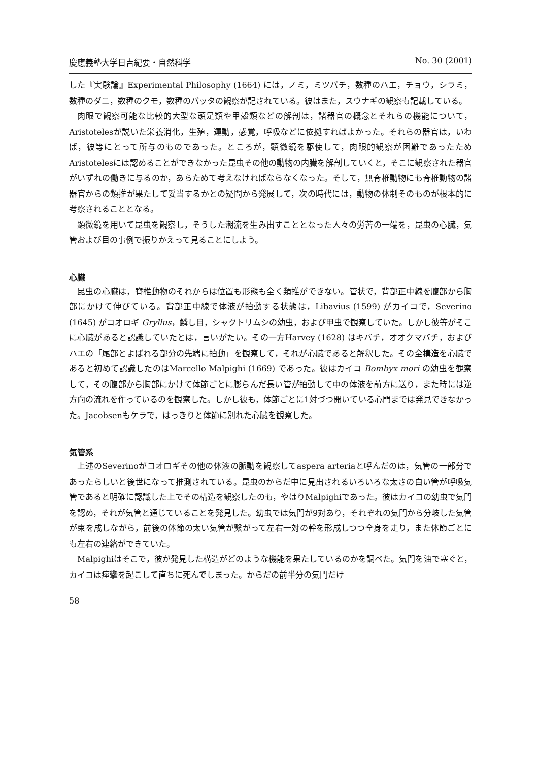慶應義塾大学日吉紀要・自然科学 No. 30 (2001)
した『実験論』Experimental Philosophy (1664) には，ノミ，ミツバチ，数種のハエ，チョウ，シラミ，数種のダニ，数種のクモ，数種のバッタの観察が記されている。彼はまた，スウナギの観察も記載している。
肉眼で観察可能な比較的大型な頭足類や甲殻類などの解剖は，諸器官の概念とそれらの機能について，Aristotelesが説いた栄養消化，生殖，運動，感覚，呼吸などに依拠すればよかった。それらの器官は，いわば，彼等にとって所与のものであった。ところが，顕微鏡を駆使して，肉眼的観察が困難であったためAristotelesには認めることができなかった昆虫その他の動物の内臓を解剖していくと，そこに観察された器官がいずれの働きに与るのか，あらためて考えなければならなくなった。そして，無脊椎動物にも脊椎動物の諸器官からの類推が果たして妥当するかとの疑問から発展して，次の時代には，動物の体制そのものが根本的に考察されることとなる。
顕微鏡を用いて昆虫を観察し，そうした潮流を生み出すこととなった人々の労苦の一端を，昆虫の心臓，気管および目の事例で振りかえって見ることにしよう。
心臓
昆虫の心臓は，脊椎動物のそれからは位置も形態も全く類推ができない。管状で，背部正中線を腹部から胸部にかけて伸びている。背部正中線で体液が拍動する状態は，Libavius (1599) がカイコで，Severino (1645) がコオロギ Gryllus，鱗し目，シャクトリムシの幼虫，および甲虫で観察していた。しかし彼等がそこに心臓があると認識していたとは，言いがたい。その一方Harvey (1628) はキバチ，オオクマバチ，およびハエの「尾部とよばれる部分の先端に拍動」を観察して，それが心臓であると解釈した。その全構造を心臓であると初めて認識したのはMarcello Malpighi (1669) であった。彼はカイコ Bombyx mori の幼虫を観察して，その腹部から胸部にかけて体節ごとに膨らんだ長い管が拍動して中の体液を前方に送り，また時には逆方向の流れを作っているのを観察した。しかし彼も，体節ごとに1対づつ開いている心門までは発見できなかった。Jacobsenもケラで，はっきりと体節に別れた心臓を観察した。
気管系
上述のSeverinoがコオロギその他の体液の脈動を観察してaspera arteriaと呼んだのは，気管の一部分であったらしいと後世になって推測されている。昆虫のからだ中に見出されるいろいろな太さの白い管が呼吸気管であると明確に認識した上でその構造を観察したのも，やはりMalpighiであった。彼はカイコの幼虫で気門を認め，それが気管と通じていることを発見した。幼虫では気門が9対あり，それぞれの気門から分岐した気管が束を成しながら，前後の体節の太い気管が繋がって左右一対の幹を形成しつつ全身を走り，また体節ごとにも左右の連絡ができていた。
Malpighiはそこで，彼が発見した構造がどのような機能を果たしているのかを調べた。気門を油で塞ぐと，カイコは痙攣を起こして直ちに死んでしまった。からだの前半分の気門だけ
58